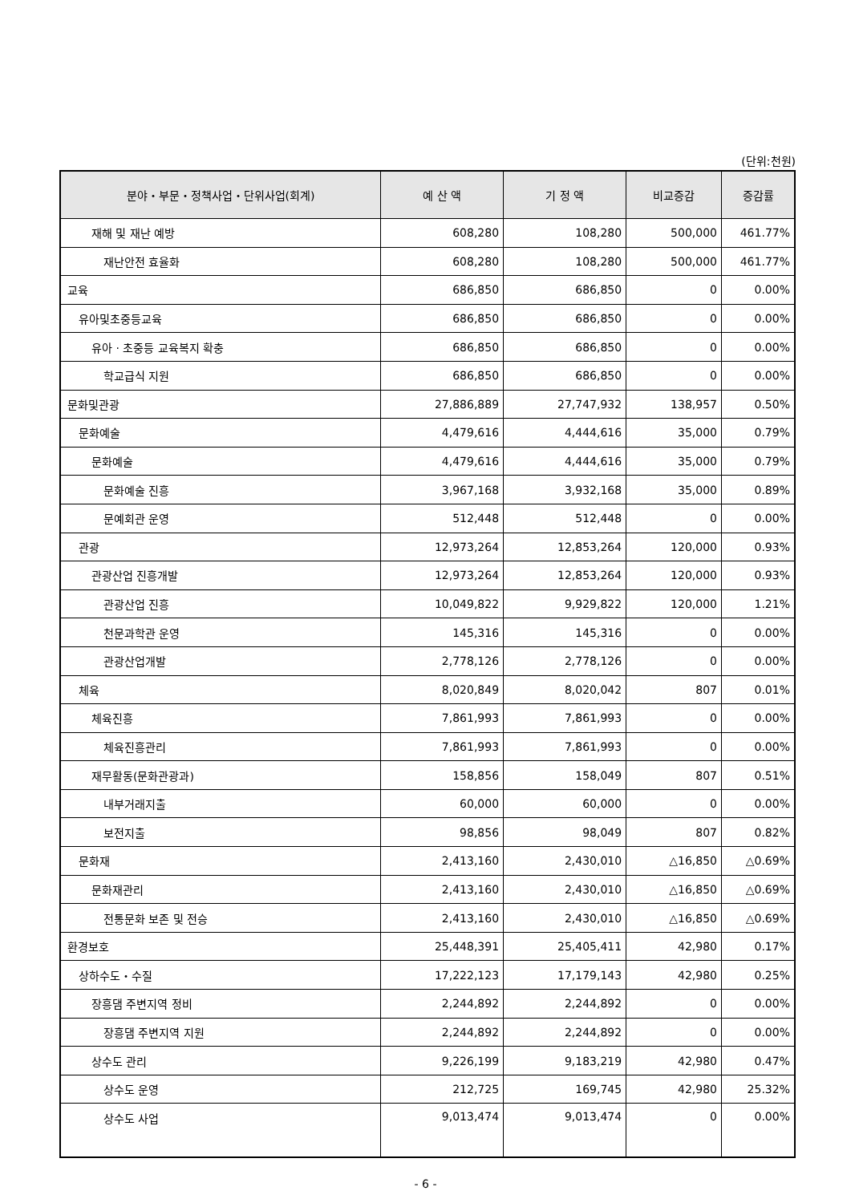(단위:천원)
| 분야・부문・정책사업・단위사업(회계) | 예 산 액 | 기 정 액 | 비교증감 | 증감률 |
| --- | --- | --- | --- | --- |
| 재해 및 재난 예방 | 608,280 | 108,280 | 500,000 | 461.77% |
| 재난안전 효율화 | 608,280 | 108,280 | 500,000 | 461.77% |
| 교육 | 686,850 | 686,850 | 0 | 0.00% |
| 유아및초중등교육 | 686,850 | 686,850 | 0 | 0.00% |
| 유아 · 초중등 교육복지 확충 | 686,850 | 686,850 | 0 | 0.00% |
| 학교급식 지원 | 686,850 | 686,850 | 0 | 0.00% |
| 문화및관광 | 27,886,889 | 27,747,932 | 138,957 | 0.50% |
| 문화예술 | 4,479,616 | 4,444,616 | 35,000 | 0.79% |
| 문화예술 | 4,479,616 | 4,444,616 | 35,000 | 0.79% |
| 문화예술 진흥 | 3,967,168 | 3,932,168 | 35,000 | 0.89% |
| 문예회관 운영 | 512,448 | 512,448 | 0 | 0.00% |
| 관광 | 12,973,264 | 12,853,264 | 120,000 | 0.93% |
| 관광산업 진흥개발 | 12,973,264 | 12,853,264 | 120,000 | 0.93% |
| 관광산업 진흥 | 10,049,822 | 9,929,822 | 120,000 | 1.21% |
| 천문과학관 운영 | 145,316 | 145,316 | 0 | 0.00% |
| 관광산업개발 | 2,778,126 | 2,778,126 | 0 | 0.00% |
| 체육 | 8,020,849 | 8,020,042 | 807 | 0.01% |
| 체육진흥 | 7,861,993 | 7,861,993 | 0 | 0.00% |
| 체육진흥관리 | 7,861,993 | 7,861,993 | 0 | 0.00% |
| 재무활동(문화관광과) | 158,856 | 158,049 | 807 | 0.51% |
| 내부거래지출 | 60,000 | 60,000 | 0 | 0.00% |
| 보전지출 | 98,856 | 98,049 | 807 | 0.82% |
| 문화재 | 2,413,160 | 2,430,010 | △16,850 | △0.69% |
| 문화재관리 | 2,413,160 | 2,430,010 | △16,850 | △0.69% |
| 전통문화 보존 및 전승 | 2,413,160 | 2,430,010 | △16,850 | △0.69% |
| 환경보호 | 25,448,391 | 25,405,411 | 42,980 | 0.17% |
| 상하수도・수질 | 17,222,123 | 17,179,143 | 42,980 | 0.25% |
| 장흥댐 주변지역 정비 | 2,244,892 | 2,244,892 | 0 | 0.00% |
| 장흥댐 주변지역 지원 | 2,244,892 | 2,244,892 | 0 | 0.00% |
| 상수도 관리 | 9,226,199 | 9,183,219 | 42,980 | 0.47% |
| 상수도 운영 | 212,725 | 169,745 | 42,980 | 25.32% |
| 상수도 사업 | 9,013,474 | 9,013,474 | 0 | 0.00% |
- 6 -